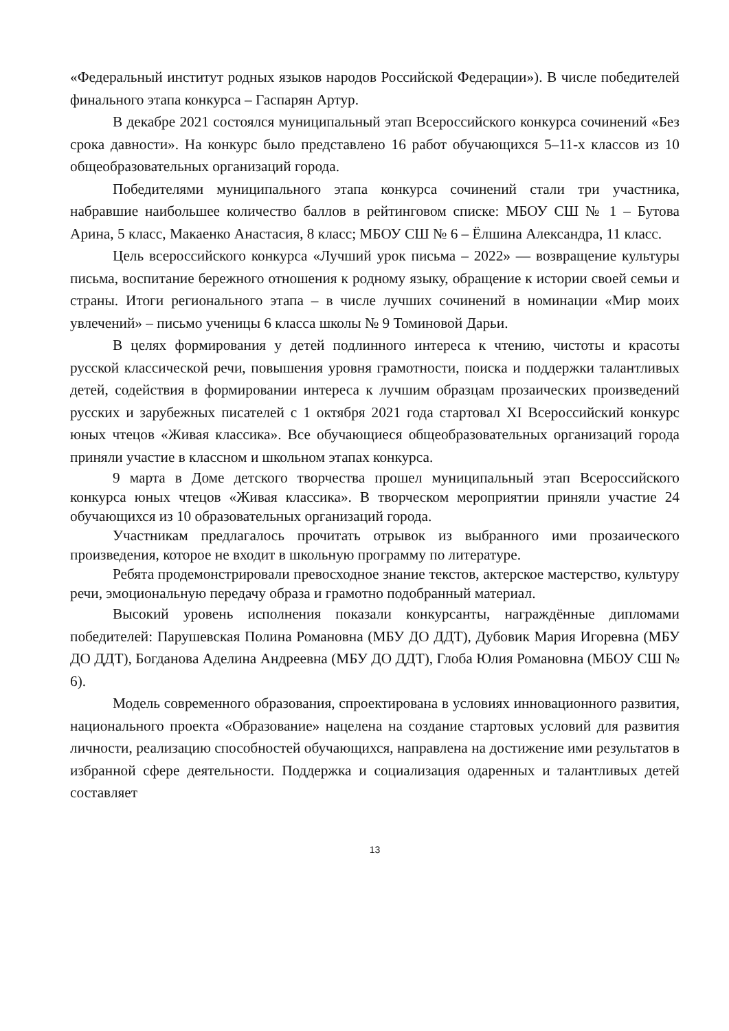«Федеральный институт родных языков народов Российской Федерации»). В числе победителей финального этапа конкурса – Гаспарян Артур.
В декабре 2021 состоялся муниципальный этап Всероссийского конкурса сочинений «Без срока давности». На конкурс было представлено 16 работ обучающихся 5–11-х классов из 10 общеобразовательных организаций города.
Победителями муниципального этапа конкурса сочинений стали три участника, набравшие наибольшее количество баллов в рейтинговом списке: МБОУ СШ № 1 – Бутова Арина, 5 класс, Макаенко Анастасия, 8 класс; МБОУ СШ № 6 – Ёлшина Александра, 11 класс.
Цель всероссийского конкурса «Лучший урок письма – 2022» — возвращение культуры письма, воспитание бережного отношения к родному языку, обращение к истории своей семьи и страны. Итоги регионального этапа – в числе лучших сочинений в номинации «Мир моих увлечений» – письмо ученицы 6 класса школы № 9 Томиновой Дарьи.
В целях формирования у детей подлинного интереса к чтению, чистоты и красоты русской классической речи, повышения уровня грамотности, поиска и поддержки талантливых детей, содействия в формировании интереса к лучшим образцам прозаических произведений русских и зарубежных писателей с 1 октября 2021 года стартовал XI Всероссийский конкурс юных чтецов «Живая классика». Все обучающиеся общеобразовательных организаций города приняли участие в классном и школьном этапах конкурса.
9 марта в Доме детского творчества прошел муниципальный этап Всероссийского конкурса юных чтецов «Живая классика». В творческом мероприятии приняли участие 24 обучающихся из 10 образовательных организаций города.
Участникам предлагалось прочитать отрывок из выбранного ими прозаического произведения, которое не входит в школьную программу по литературе.
Ребята продемонстрировали превосходное знание текстов, актерское мастерство, культуру речи, эмоциональную передачу образа и грамотно подобранный материал.
Высокий уровень исполнения показали конкурсанты, награждённые дипломами победителей: Парушевская Полина Романовна (МБУ ДО ДДТ), Дубовик Мария Игоревна (МБУ ДО ДДТ), Богданова Аделина Андреевна (МБУ ДО ДДТ), Глоба Юлия Романовна (МБОУ СШ № 6).
Модель современного образования, спроектирована в условиях инновационного развития, национального проекта «Образование» нацелена на создание стартовых условий для развития личности, реализацию способностей обучающихся, направлена на достижение ими результатов в избранной сфере деятельности. Поддержка и социализация одаренных и талантливых детей составляет
13